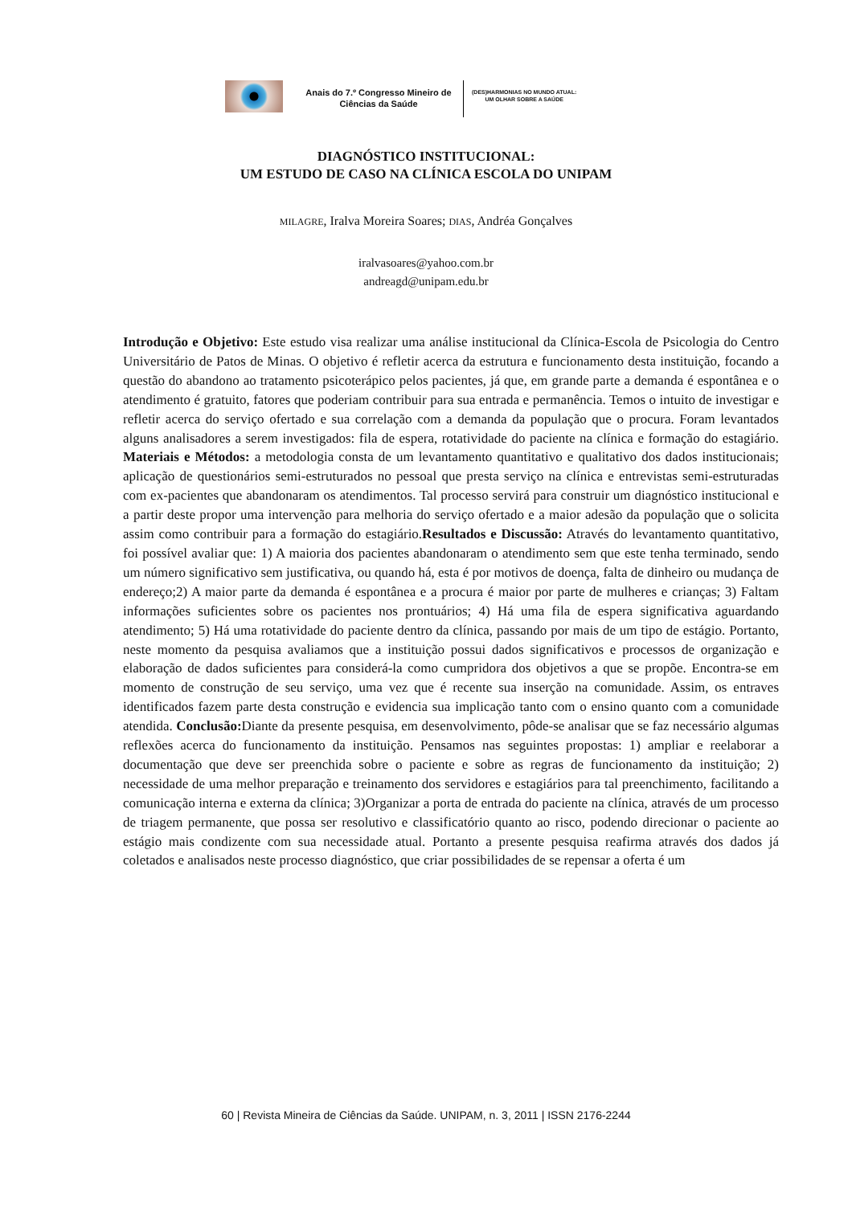Anais do 7.º Congresso Mineiro de Ciências da Saúde
(DES)HARMONIAS NO MUNDO ATUAL:
UM OLHAR SOBRE A SAÚDE
DIAGNÓSTICO INSTITUCIONAL:
UM ESTUDO DE CASO NA CLÍNICA ESCOLA DO UNIPAM
MILAGRE, Iralva Moreira Soares; DIAS, Andréa Gonçalves
iralvasoares@yahoo.com.br
andreagd@unipam.edu.br
Introdução e Objetivo: Este estudo visa realizar uma análise institucional da Clínica-Escola de Psicologia do Centro Universitário de Patos de Minas. O objetivo é refletir acerca da estrutura e funcionamento desta instituição, focando a questão do abandono ao tratamento psicoterápico pelos pacientes, já que, em grande parte a demanda é espontânea e o atendimento é gratuito, fatores que poderiam contribuir para sua entrada e permanência. Temos o intuito de investigar e refletir acerca do serviço ofertado e sua correlação com a demanda da população que o procura. Foram levantados alguns analisadores a serem investigados: fila de espera, rotatividade do paciente na clínica e formação do estagiário. Materiais e Métodos: a metodologia consta de um levantamento quantitativo e qualitativo dos dados institucionais; aplicação de questionários semi-estruturados no pessoal que presta serviço na clínica e entrevistas semi-estruturadas com ex-pacientes que abandonaram os atendimentos. Tal processo servirá para construir um diagnóstico institucional e a partir deste propor uma intervenção para melhoria do serviço ofertado e a maior adesão da população que o solicita assim como contribuir para a formação do estagiário.Resultados e Discussão: Através do levantamento quantitativo, foi possível avaliar que: 1) A maioria dos pacientes abandonaram o atendimento sem que este tenha terminado, sendo um número significativo sem justificativa, ou quando há, esta é por motivos de doença, falta de dinheiro ou mudança de endereço;2) A maior parte da demanda é espontânea e a procura é maior por parte de mulheres e crianças; 3) Faltam informações suficientes sobre os pacientes nos prontuários; 4) Há uma fila de espera significativa aguardando atendimento; 5) Há uma rotatividade do paciente dentro da clínica, passando por mais de um tipo de estágio. Portanto, neste momento da pesquisa avaliamos que a instituição possui dados significativos e processos de organização e elaboração de dados suficientes para considerá-la como cumpridora dos objetivos a que se propõe. Encontra-se em momento de construção de seu serviço, uma vez que é recente sua inserção na comunidade. Assim, os entraves identificados fazem parte desta construção e evidencia sua implicação tanto com o ensino quanto com a comunidade atendida. Conclusão: Diante da presente pesquisa, em desenvolvimento, pôde-se analisar que se faz necessário algumas reflexões acerca do funcionamento da instituição. Pensamos nas seguintes propostas: 1) ampliar e reelaborar a documentação que deve ser preenchida sobre o paciente e sobre as regras de funcionamento da instituição; 2) necessidade de uma melhor preparação e treinamento dos servidores e estagiários para tal preenchimento, facilitando a comunicação interna e externa da clínica; 3)Organizar a porta de entrada do paciente na clínica, através de um processo de triagem permanente, que possa ser resolutivo e classificatório quanto ao risco, podendo direcionar o paciente ao estágio mais condizente com sua necessidade atual. Portanto a presente pesquisa reafirma através dos dados já coletados e analisados neste processo diagnóstico, que criar possibilidades de se repensar a oferta é um
60 | Revista Mineira de Ciências da Saúde. UNIPAM, n. 3, 2011 | ISSN 2176-2244